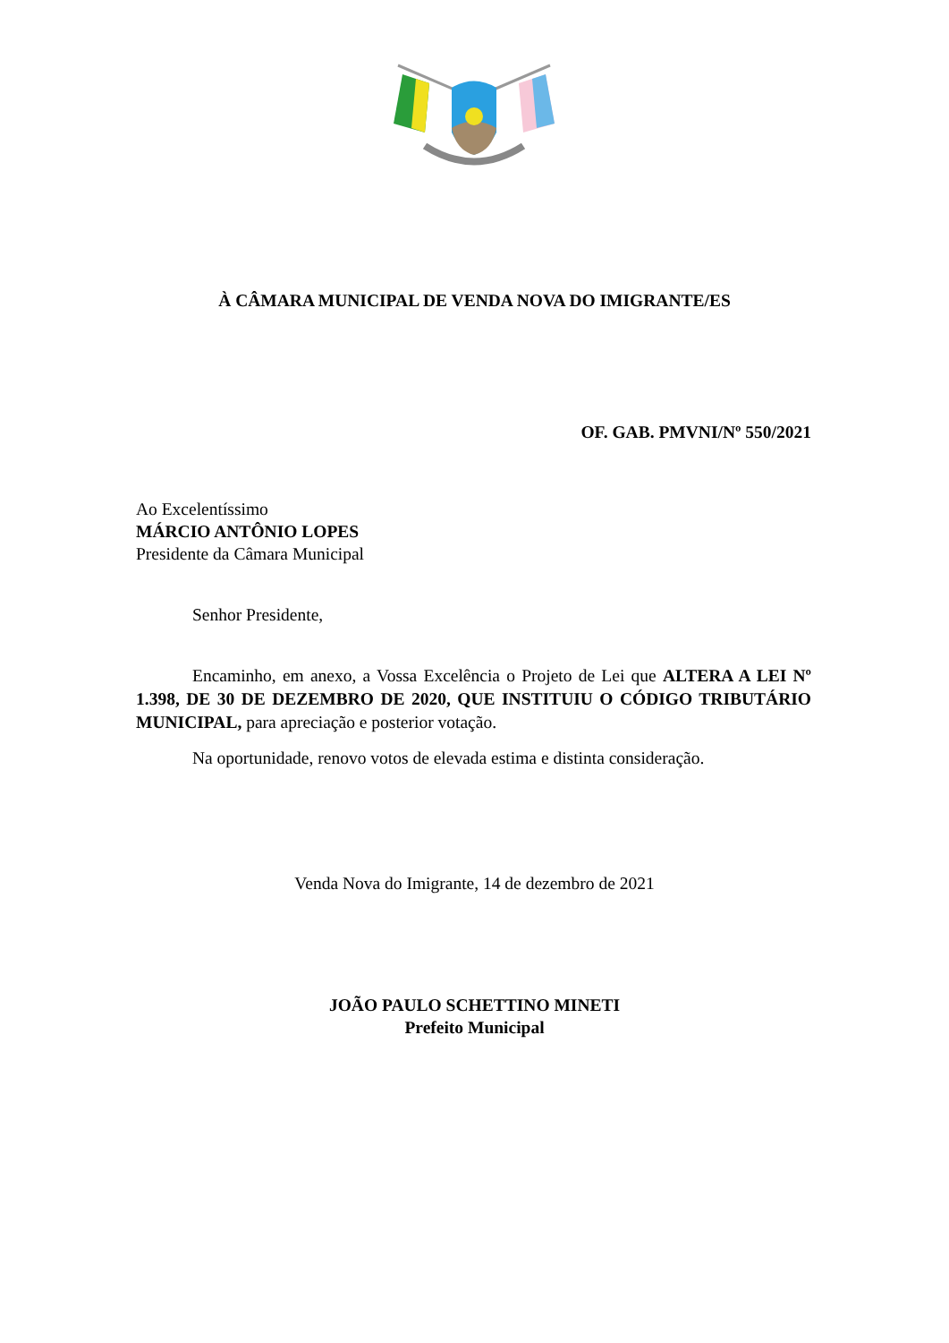À CÂMARA MUNICIPAL DE VENDA NOVA DO IMIGRANTE/ES
OF. GAB. PMVNI/Nº 550/2021
Ao Excelentíssimo
MÁRCIO ANTÔNIO LOPES
Presidente da Câmara Municipal
Senhor Presidente,
Encaminho, em anexo, a Vossa Excelência o Projeto de Lei que ALTERA A LEI Nº 1.398, DE 30 DE DEZEMBRO DE 2020, QUE INSTITUIU O CÓDIGO TRIBUTÁRIO MUNICIPAL, para apreciação e posterior votação.
Na oportunidade, renovo votos de elevada estima e distinta consideração.
Venda Nova do Imigrante, 14 de dezembro de 2021
JOÃO PAULO SCHETTINO MINETI
Prefeito Municipal